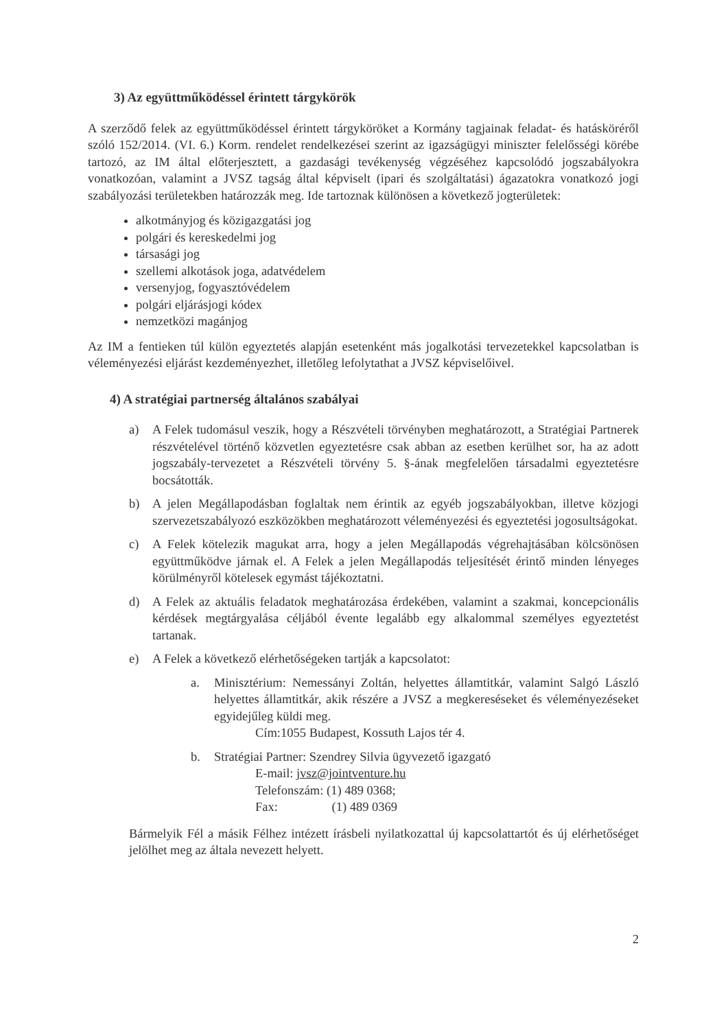3) Az együttműködéssel érintett tárgykörök
A szerződő felek az együttműködéssel érintett tárgyköröket a Kormány tagjainak feladat- és hatásköréről szóló 152/2014. (VI. 6.) Korm. rendelet rendelkezései szerint az igazságügyi miniszter felelősségi körébe tartozó, az IM által előterjesztett, a gazdasági tevékenység végzéséhez kapcsolódó jogszabályokra vonatkozóan, valamint a JVSZ tagság által képviselt (ipari és szolgáltatási) ágazatokra vonatkozó jogi szabályozási területekben határozzák meg. Ide tartoznak különösen a következő jogterületek:
alkotmányjog és közigazgatási jog
polgári és kereskedelmi jog
társasági jog
szellemi alkotások joga, adatvédelem
versenyjog, fogyasztóvédelem
polgári eljárásjogi kódex
nemzetközi magánjog
Az IM a fentieken túl külön egyeztetés alapján esetenként más jogalkotási tervezetekkel kapcsolatban is véleményezési eljárást kezdeményezhet, illetőleg lefolytathat a JVSZ képviselőivel.
4) A stratégiai partnerség általános szabályai
a) A Felek tudomásul veszik, hogy a Részvételi törvényben meghatározott, a Stratégiai Partnerek részvételével történő közvetlen egyeztetésre csak abban az esetben kerülhet sor, ha az adott jogszabály-tervezetet a Részvételi törvény 5. §-ának megfelelően társadalmi egyeztetésre bocsátották.
b) A jelen Megállapodásban foglaltak nem érintik az egyéb jogszabályokban, illetve közjogi szervezetszabályozó eszközökben meghatározott véleményezési és egyeztetési jogosultságokat.
c) A Felek kötelezik magukat arra, hogy a jelen Megállapodás végrehajtásában kölcsönösen együttműködve járnak el. A Felek a jelen Megállapodás teljesítését érintő minden lényeges körülményről kötelesek egymást tájékoztatni.
d) A Felek az aktuális feladatok meghatározása érdekében, valamint a szakmai, koncepcionális kérdések megtárgyalása céljából évente legalább egy alkalommal személyes egyeztetést tartanak.
e) A Felek a következő elérhetőségeken tartják a kapcsolatot:
a. Minisztérium: Nemessányi Zoltán, helyettes államtitkár, valamint Salgó László helyettes államtitkár, akik részére a JVSZ a megkereséseket és véleményezéseket egyidejűleg küldi meg.
Cím:1055 Budapest, Kossuth Lajos tér 4.
b. Stratégiai Partner: Szendrey Silvia ügyvezető igazgató
E-mail: jvsz@jointventure.hu
Telefonszám: (1) 489 0368;
Fax: (1) 489 0369
Bármelyik Fél a másik Félhez intézett írásbeli nyilatkozattal új kapcsolattartót és új elérhetőséget jelölhet meg az általa nevezett helyett.
2